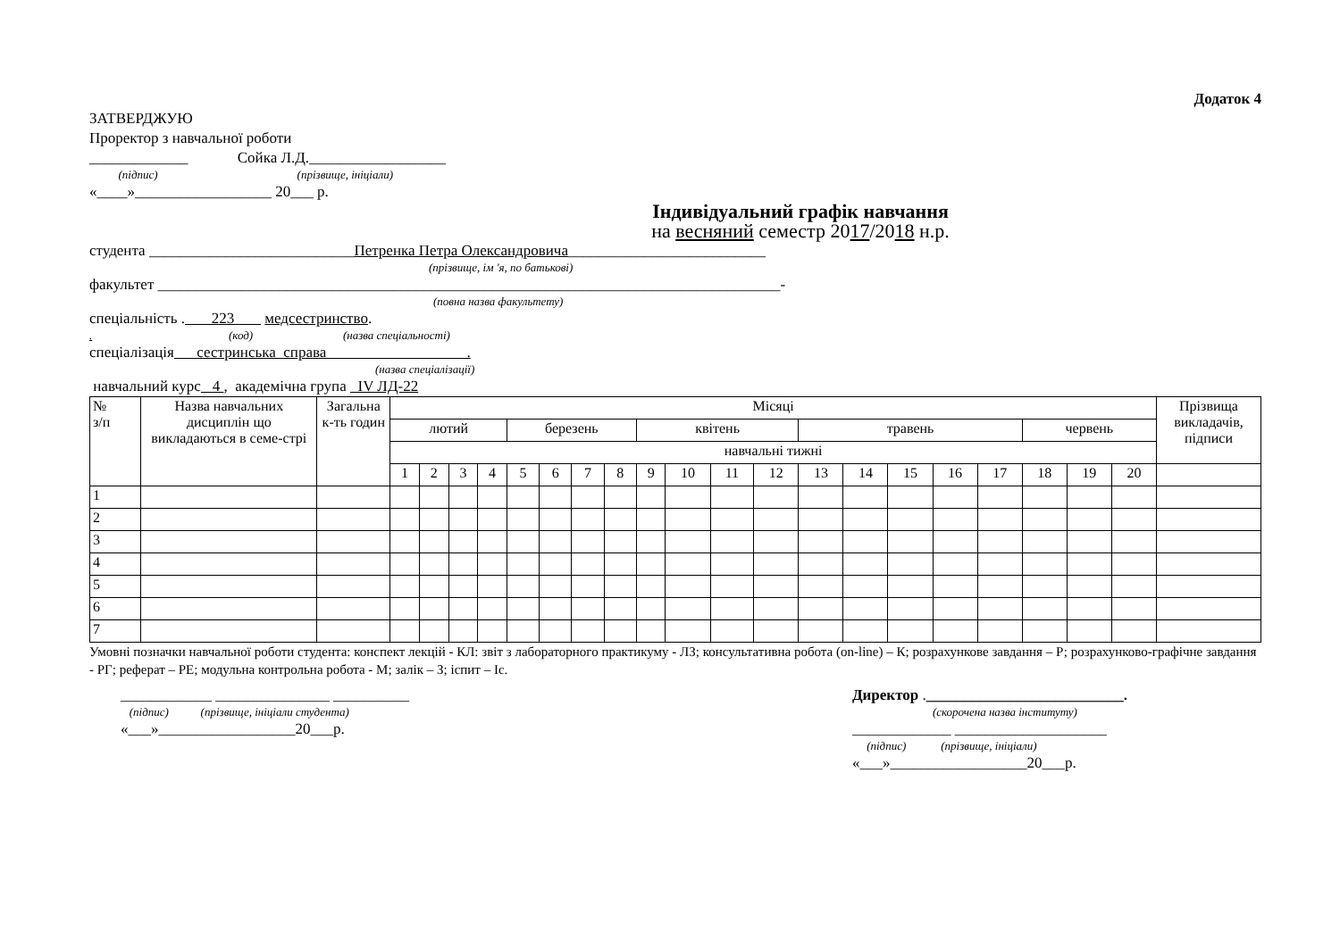Додаток 4
ЗАТВЕРДЖУЮ
Проректор з навчальної роботи
_____________ Сойка Л.Д.__________________
(підпис) (прізвище, ініціали)
«____»__________________ 20___ р.
Індивідуальний графік навчання
на весняний семестр 2017/2018 н.р.
студента ___________________________Петренка Петра Олександровича__________________________
(прізвище, ім 'я, по батькові)
факультет __________________________________________________________________________________-
(повна назва факультету)
спеціальність . 223 медсестринство.
. (код) (назва спеціальності)
спеціалізація сестринська справа .
(назва спеціалізації)
навчальний курс 4 , академічна група IV ЛД-22
| № з/п | Назва навчальних дисциплін що викладаються в семе-стрі | Загальна к-ть годин | Місяці | | | | | | | | | | | | | | | | | | | | Прізвища викладачів, підписи |
| --- | --- | --- | --- | --- | --- | --- | --- | --- | --- | --- | --- | --- | --- | --- | --- | --- | --- | --- | --- | --- | --- | --- | --- |
| | | | лютий | | | | березень | | | | квітень | | | | травень | | | | | червень | | | |
| | | | навчальні тижні | | | | | | | | | | | | | | | | | | | | |
| | | | 1 | 2 | 3 | 4 | 5 | 6 | 7 | 8 | 9 | 10 | 11 | 12 | 13 | 14 | 15 | 16 | 17 | 18 | 19 | 20 | |
| 1 | | | | | | | | | | | | | | | | | | | | | | | |
| 2 | | | | | | | | | | | | | | | | | | | | | | | |
| 3 | | | | | | | | | | | | | | | | | | | | | | | |
| 4 | | | | | | | | | | | | | | | | | | | | | | | |
| 5 | | | | | | | | | | | | | | | | | | | | | | | |
| 6 | | | | | | | | | | | | | | | | | | | | | | | |
| 7 | | | | | | | | | | | | | | | | | | | | | | | |
Умовні позначки навчальної роботи студента: конспект лекцій - КЛ: звіт з лабораторного практикуму - ЛЗ; консультативна робота (on-line) – К; розрахункове завдання – Р; розрахунково-графічне завдання - РГ; реферат – РЕ; модульна контрольна робота - М; залік – З; іспит – Іс.
____________ _______________ __________
(підпис) (прізвище, ініціали студента)
«___»__________________20___р.
Директор .__________________________.
(скорочена назва інституту)
_____________ ____________________
(підпис) (прізвище, ініціали)
«___»__________________20___р.